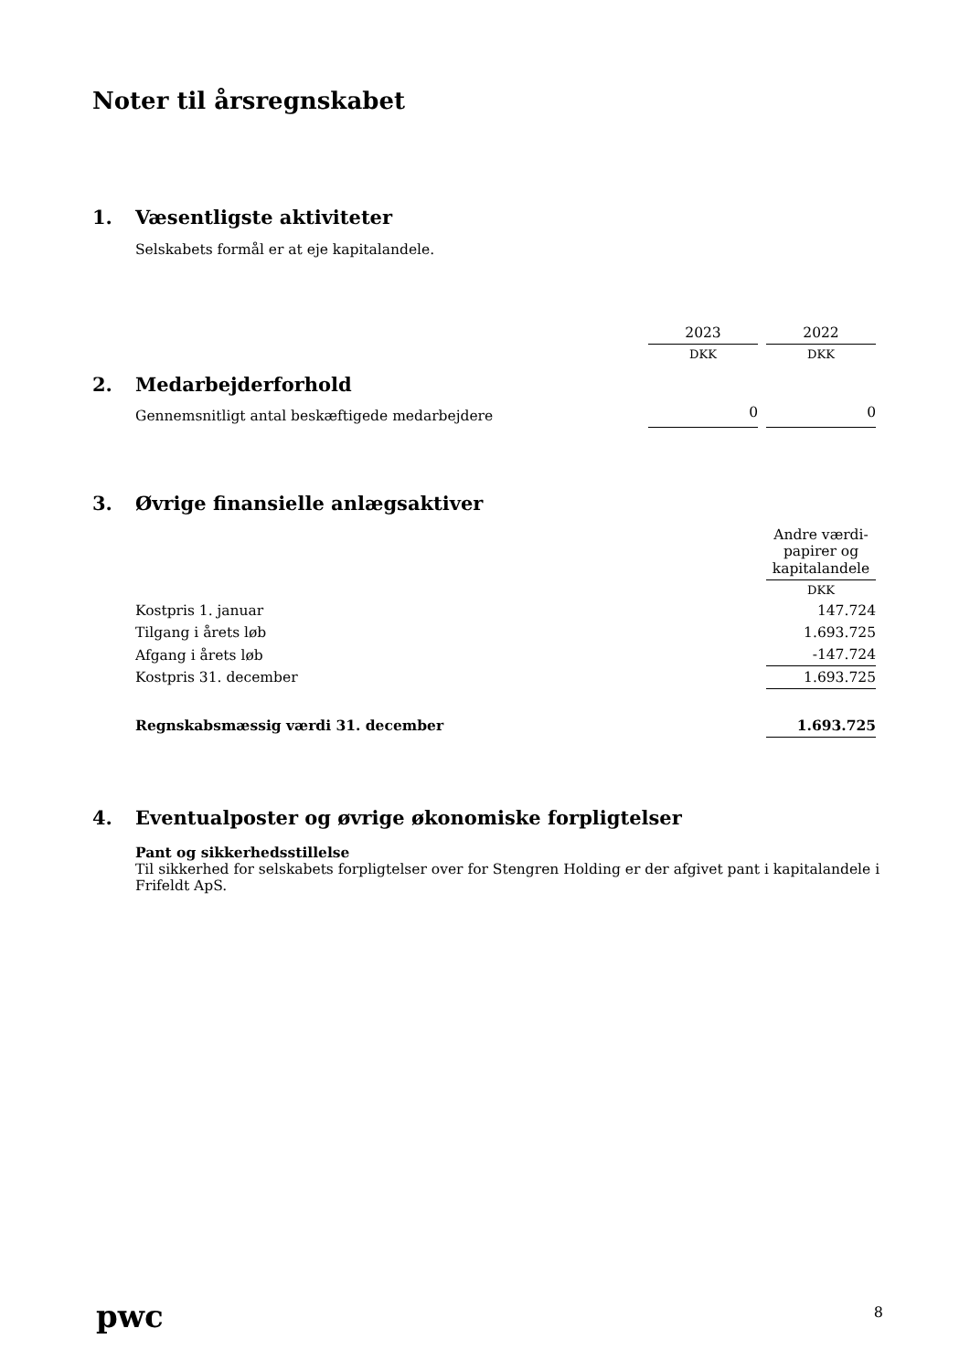Noter til årsregnskabet
1. Væsentligste aktiviteter
Selskabets formål er at eje kapitalandele.
| | 2023 | | 2022 |
| | DKK | | DKK |
| 2. Medarbejderforhold | | | |
| Gennemsnitligt antal beskæftigede medarbejdere | 0 | | 0 |
3. Øvrige finansielle anlægsaktiver
| | Andre værdi- papirer og kapitalandele |
| | DKK |
| Kostpris 1. januar | 147.724 |
| Tilgang i årets løb | 1.693.725 |
| Afgang i årets løb | -147.724 |
| Kostpris 31. december | 1.693.725 |
| Regnskabsmæssig værdi 31. december | 1.693.725 |
4. Eventualposter og øvrige økonomiske forpligtelser
Pant og sikkerhedsstillelse
Til sikkerhed for selskabets forpligtelser over for Stengren Holding er der afgivet pant i kapitalandele i Frifeldt ApS.
pwc 8